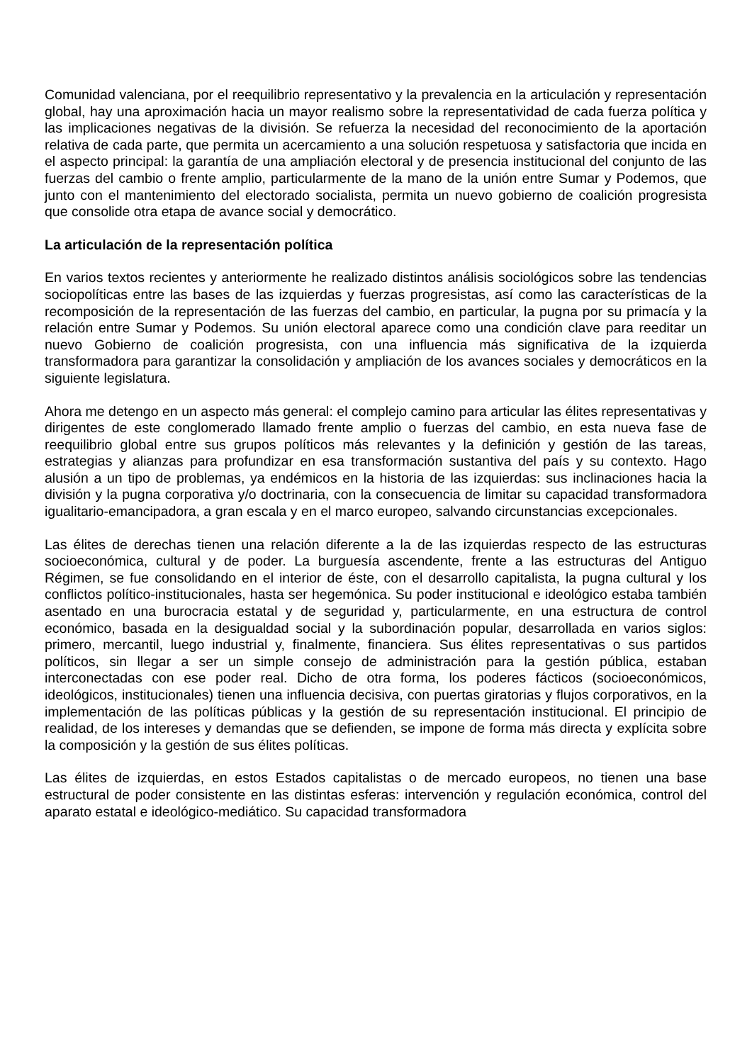Comunidad valenciana, por el reequilibrio representativo y la prevalencia en la articulación y representación global, hay una aproximación hacia un mayor realismo sobre la representatividad de cada fuerza política y las implicaciones negativas de la división. Se refuerza la necesidad del reconocimiento de la aportación relativa de cada parte, que permita un acercamiento a una solución respetuosa y satisfactoria que incida en el aspecto principal: la garantía de una ampliación electoral y de presencia institucional del conjunto de las fuerzas del cambio o frente amplio, particularmente de la mano de la unión entre Sumar y Podemos, que junto con el mantenimiento del electorado socialista, permita un nuevo gobierno de coalición progresista que consolide otra etapa de avance social y democrático.
La articulación de la representación política
En varios textos recientes y anteriormente he realizado distintos análisis sociológicos sobre las tendencias sociopolíticas entre las bases de las izquierdas y fuerzas progresistas, así como las características de la recomposición de la representación de las fuerzas del cambio, en particular, la pugna por su primacía y la relación entre Sumar y Podemos. Su unión electoral aparece como una condición clave para reeditar un nuevo Gobierno de coalición progresista, con una influencia más significativa de la izquierda transformadora para garantizar la consolidación y ampliación de los avances sociales y democráticos en la siguiente legislatura.
Ahora me detengo en un aspecto más general: el complejo camino para articular las élites representativas y dirigentes de este conglomerado llamado frente amplio o fuerzas del cambio, en esta nueva fase de reequilibrio global entre sus grupos políticos más relevantes y la definición y gestión de las tareas, estrategias y alianzas para profundizar en esa transformación sustantiva del país y su contexto. Hago alusión a un tipo de problemas, ya endémicos en la historia de las izquierdas: sus inclinaciones hacia la división y la pugna corporativa y/o doctrinaria, con la consecuencia de limitar su capacidad transformadora igualitario-emancipadora, a gran escala y en el marco europeo, salvando circunstancias excepcionales.
Las élites de derechas tienen una relación diferente a la de las izquierdas respecto de las estructuras socioeconómica, cultural y de poder. La burguesía ascendente, frente a las estructuras del Antiguo Régimen, se fue consolidando en el interior de éste, con el desarrollo capitalista, la pugna cultural y los conflictos político-institucionales, hasta ser hegemónica. Su poder institucional e ideológico estaba también asentado en una burocracia estatal y de seguridad y, particularmente, en una estructura de control económico, basada en la desigualdad social y la subordinación popular, desarrollada en varios siglos: primero, mercantil, luego industrial y, finalmente, financiera. Sus élites representativas o sus partidos políticos, sin llegar a ser un simple consejo de administración para la gestión pública, estaban interconectadas con ese poder real. Dicho de otra forma, los poderes fácticos (socioeconómicos, ideológicos, institucionales) tienen una influencia decisiva, con puertas giratorias y flujos corporativos, en la implementación de las políticas públicas y la gestión de su representación institucional. El principio de realidad, de los intereses y demandas que se defienden, se impone de forma más directa y explícita sobre la composición y la gestión de sus élites políticas.
Las élites de izquierdas, en estos Estados capitalistas o de mercado europeos, no tienen una base estructural de poder consistente en las distintas esferas: intervención y regulación económica, control del aparato estatal e ideológico-mediático. Su capacidad transformadora